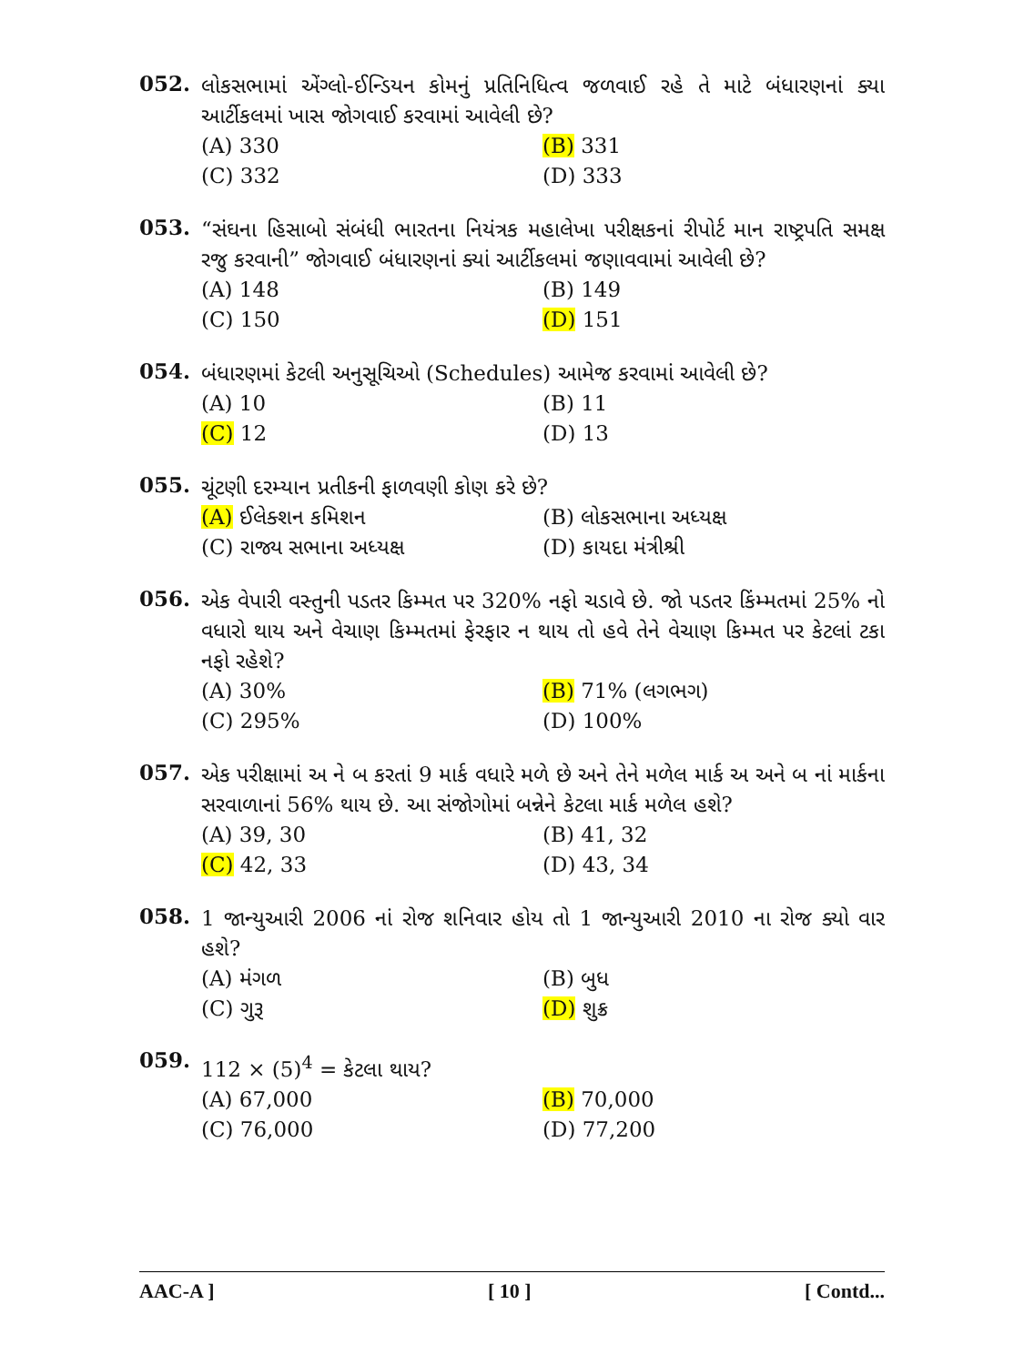052.
લોકસભામાં એંગ્લો-ઈન્ડિયન કોમનું પ્રતિનિધિત્વ જળવાઈ રહે તે માટે બંધારણનાં ક્યા આર્ટીકલમાં ખાસ જોગવાઈ કરવામાં આવેલી છે?
(A) 330 (B) 331 (C) 332 (D) 333
053.
“સંઘના હિસાબો સંબંધી ભારતના નિયંત્રક મહાલેખા પરીક્ષકનાં રીપોર્ટ માન રાષ્ટ્રપતિ સમક્ષ રજુ કરવાની” જોગવાઈ બંધારણનાં ક્યાં આર્ટીકલમાં જણાવવામાં આવેલી છે?
(A) 148 (B) 149 (C) 150 (D) 151
054.
બંધારણમાં કેટલી અનુસૂચિઓ (Schedules) આમેજ કરવામાં આવેલી છે?
(A) 10 (B) 11 (C) 12 (D) 13
055.
ચૂંટણી દરમ્યાન પ્રતીકની ફાળવણી કોણ કરે છે?
(A) ઈલેક્શન કમિશન (B) લોકસભાના અધ્યક્ષ (C) રાજ્ય સભાના અધ્યક્ષ (D) કાયદા મંત્રીશ્રી
056.
એક વેપારી વસ્તુની પડતર કિમ્મત પર 320% નફો ચડાવે છે. જો પડતર કિંમ્મતમાં 25% નો વધારો થાય અને વેચાણ કિમ્મતમાં ફેરફાર ન થાય તો હવે તેને વેચાણ કિમ્મત પર કેટલાં ટકા નફો રહેશે?
(A) 30% (B) 71% (લગભગ) (C) 295% (D) 100%
057.
એક પરીક્ષામાં અ ને બ કરતાં 9 માર્ક વધારે મળે છે અને તેને મળેલ માર્ક અ અને બ નાં માર્કના સરવાળાનાં 56% થાય છે. આ સંજોગોમાં બન્નેને કેટલા માર્ક મળેલ હશે?
(A) 39, 30 (B) 41, 32 (C) 42, 33 (D) 43, 34
058.
1 જાન્યુઆરી 2006 નાં રોજ શનિવાર હોય તો 1 જાન્યુઆરી 2010 ના રોજ ક્યો વાર હશે?
(A) મંગળ (B) બુધ (C) ગુરૂ (D) શુક્ર
059.
112 × (5)<sup>4</sup> = કેટલા થાય?
(A) 67,000 (B) 70,000 (C) 76,000 (D) 77,200
AAC-A ] [ 10 ] [ Contd...